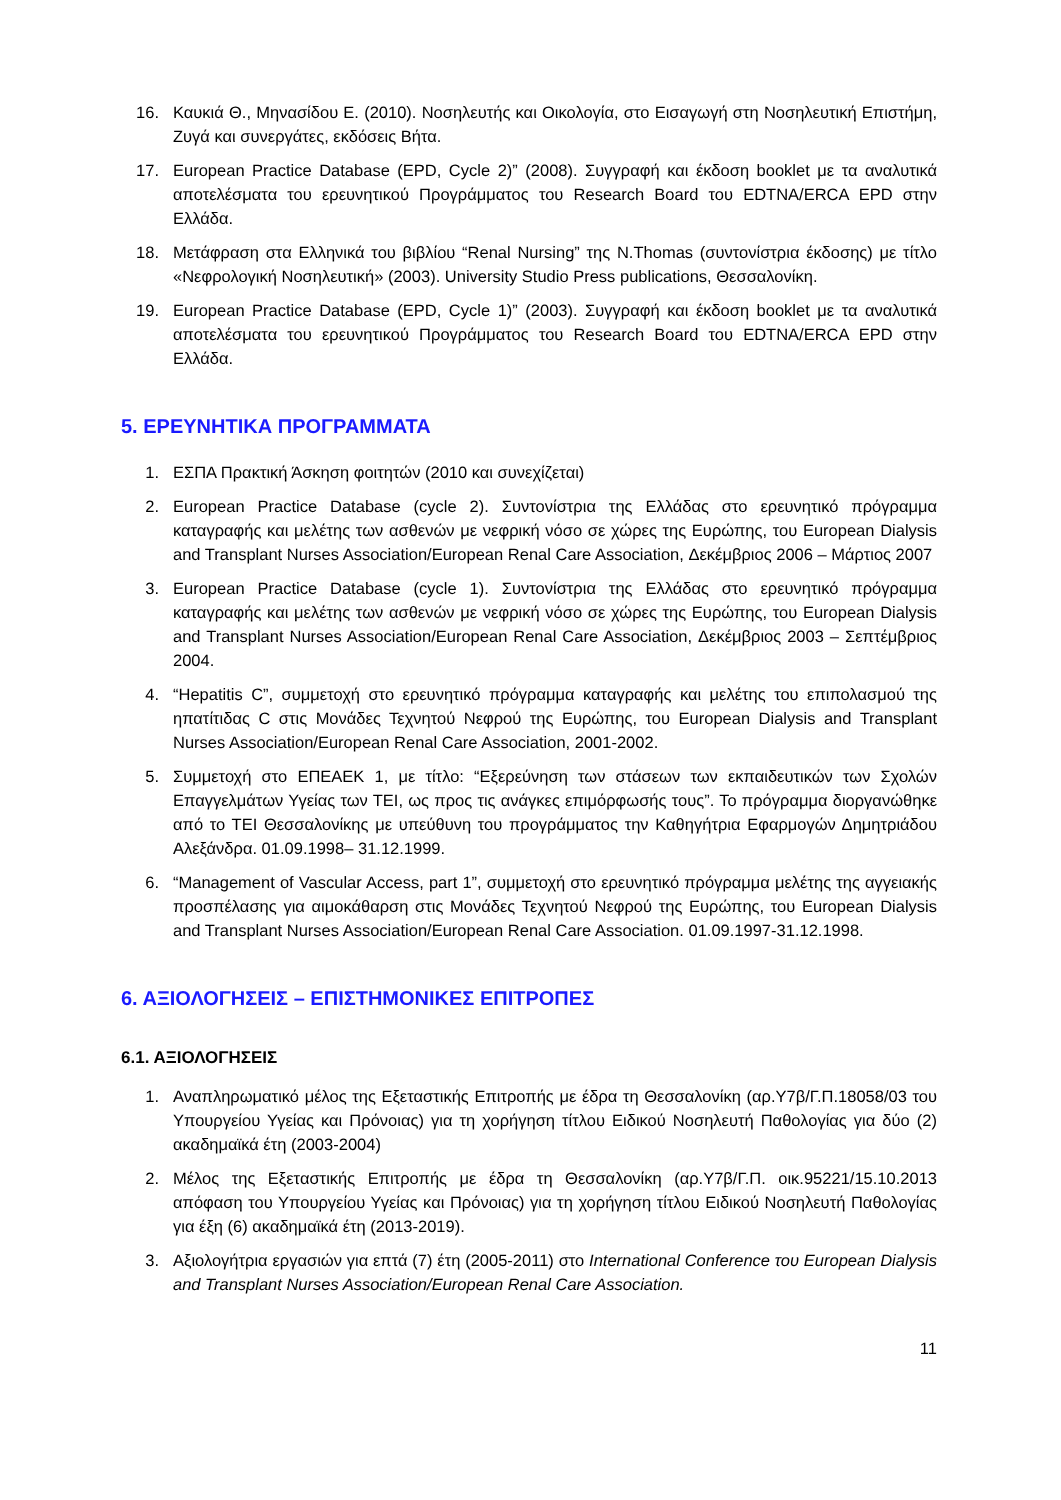16. Καυκιά Θ., Μηνασίδου Ε. (2010). Νοσηλευτής και Οικολογία, στο Εισαγωγή στη Νοσηλευτική Επιστήμη, Ζυγά και συνεργάτες, εκδόσεις Βήτα.
17. European Practice Database (EPD, Cycle 2)” (2008). Συγγραφή και έκδοση booklet με τα αναλυτικά αποτελέσματα του ερευνητικού Προγράμματος του Research Board του EDTNA/ERCA EPD στην Ελλάδα.
18. Μετάφραση στα Ελληνικά του βιβλίου “Renal Nursing” της N.Thomas (συντονίστρια έκδοσης) με τίτλο «Νεφρολογική Νοσηλευτική» (2003). University Studio Press publications, Θεσσαλονίκη.
19. European Practice Database (EPD, Cycle 1)” (2003). Συγγραφή και έκδοση booklet με τα αναλυτικά αποτελέσματα του ερευνητικού Προγράμματος του Research Board του EDTNA/ERCA EPD στην Ελλάδα.
5. ΕΡΕΥΝΗΤΙΚΑ ΠΡΟΓΡΑΜΜΑΤΑ
1. ΕΣΠΑ Πρακτική Άσκηση φοιτητών (2010 και συνεχίζεται)
2. European Practice Database (cycle 2). Συντονίστρια της Ελλάδας στο ερευνητικό πρόγραμμα καταγραφής και μελέτης των ασθενών με νεφρική νόσο σε χώρες της Ευρώπης, του European Dialysis and Transplant Nurses Association/European Renal Care Association, Δεκέμβριος 2006 – Μάρτιος 2007
3. European Practice Database (cycle 1). Συντονίστρια της Ελλάδας στο ερευνητικό πρόγραμμα καταγραφής και μελέτης των ασθενών με νεφρική νόσο σε χώρες της Ευρώπης, του European Dialysis and Transplant Nurses Association/European Renal Care Association, Δεκέμβριος 2003 – Σεπτέμβριος 2004.
4. “Hepatitis C”, συμμετοχή στο ερευνητικό πρόγραμμα καταγραφής και μελέτης του επιπολασμού της ηπατίτιδας C στις Μονάδες Τεχνητού Νεφρού της Ευρώπης, του European Dialysis and Transplant Nurses Association/European Renal Care Association, 2001-2002.
5. Συμμετοχή στο ΕΠΕΑΕΚ 1, με τίτλο: “Εξερεύνηση των στάσεων των εκπαιδευτικών των Σχολών Επαγγελμάτων Υγείας των ΤΕΙ, ως προς τις ανάγκες επιμόρφωσής τους”. Το πρόγραμμα διοργανώθηκε από το ΤΕΙ Θεσσαλονίκης με υπεύθυνη του προγράμματος την Καθηγήτρια Εφαρμογών Δημητριάδου Αλεξάνδρα. 01.09.1998– 31.12.1999.
6. “Management of Vascular Access, part 1”, συμμετοχή στο ερευνητικό πρόγραμμα μελέτης της αγγειακής προσπέλασης για αιμοκάθαρση στις Μονάδες Τεχνητού Νεφρού της Ευρώπης, του European Dialysis and Transplant Nurses Association/European Renal Care Association. 01.09.1997-31.12.1998.
6. ΑΞΙΟΛΟΓΗΣΕΙΣ – ΕΠΙΣΤΗΜΟΝΙΚΕΣ ΕΠΙΤΡΟΠΕΣ
6.1. ΑΞΙΟΛΟΓΗΣΕΙΣ
1. Αναπληρωματικό μέλος της Εξεταστικής Επιτροπής με έδρα τη Θεσσαλονίκη (αρ.Υ7β/Γ.Π.18058/03 του Υπουργείου Υγείας και Πρόνοιας) για τη χορήγηση τίτλου Ειδικού Νοσηλευτή Παθολογίας για δύο (2) ακαδημαϊκά έτη (2003-2004)
2. Μέλος της Εξεταστικής Επιτροπής με έδρα τη Θεσσαλονίκη (αρ.Υ7β/Γ.Π. οικ.95221/15.10.2013 απόφαση του Υπουργείου Υγείας και Πρόνοιας) για τη χορήγηση τίτλου Ειδικού Νοσηλευτή Παθολογίας για έξη (6) ακαδημαϊκά έτη (2013-2019).
3. Αξιολογήτρια εργασιών για επτά (7) έτη (2005-2011) στο International Conference του European Dialysis and Transplant Nurses Association/European Renal Care Association.
11